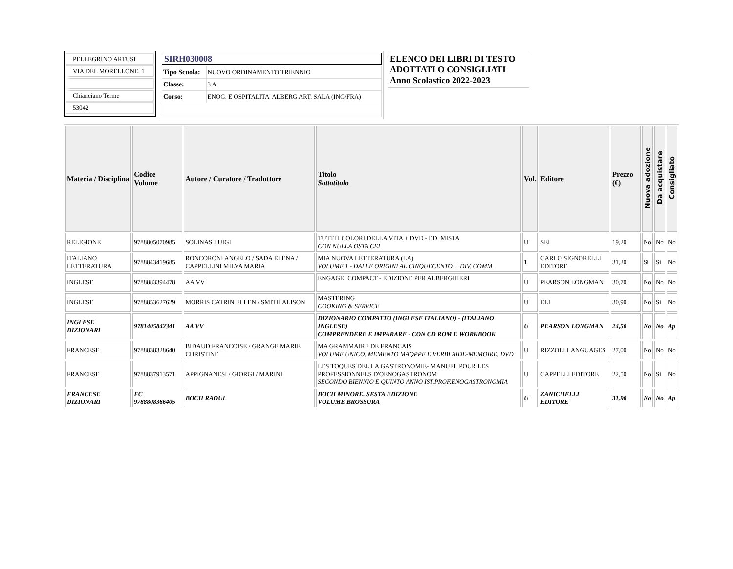PELLEGRINO ARTUSI
VIA DEL MORELLONE, 1
Chianciano Terme
53042
SIRH030008
| Tipo Scuola: | NUOVO ORDINAMENTO TRIENNIO |
| Classe: | 3 A |
| Corso: | ENOG. E OSPITALITA' ALBERG ART. SALA (ING/FRA) |
ELENCO DEI LIBRI DI TESTO
ADOTTATI O CONSIGLIATI
Anno Scolastico 2022-2023
| Materia / Disciplina | Codice Volume | Autore / Curatore / Traduttore | Titolo Sottotitolo | Vol. | Editore | Prezzo (€) | Nuova adozione | Da acquistare | Consigliato |
| --- | --- | --- | --- | --- | --- | --- | --- | --- | --- |
| RELIGIONE | 9788805070985 | SOLINAS LUIGI | TUTTI I COLORI DELLA VITA + DVD - ED. MISTA CON NULLA OSTA CEI | U | SEI | 19,20 | No | No | No |
| ITALIANO LETTERATURA | 9788843419685 | RONCORONI ANGELO / SADA ELENA / CAPPELLINI MILVA MARIA | MIA NUOVA LETTERATURA (LA) VOLUME 1 - DALLE ORIGINI AL CINQUECENTO + DIV. COMM. | 1 | CARLO SIGNORELLI EDITORE | 31,30 | Si | Si | No |
| INGLESE | 9788883394478 | AA VV | ENGAGE! COMPACT - EDIZIONE PER ALBERGHIERI | U | PEARSON LONGMAN | 30,70 | No | No | No |
| INGLESE | 9788853627629 | MORRIS CATRIN ELLEN / SMITH ALISON | MASTERING COOKING & SERVICE | U | ELI | 30,90 | No | Si | No |
| INGLESE DIZIONARI | 9781405842341 | AA VV | DIZIONARIO COMPATTO (INGLESE ITALIANO) - (ITALIANO INGLESE) COMPRENDERE E IMPARARE - CON CD ROM E WORKBOOK | U | PEARSON LONGMAN | 24,50 | No | No | Ap |
| FRANCESE | 9788838328640 | BIDAUD FRANCOISE / GRANGE MARIE CHRISTINE | MA GRAMMAIRE DE FRANCAIS VOLUME UNICO, MEMENTO MAQPPE E VERBI AIDE-MEMOIRE, DVD | U | RIZZOLI LANGUAGES | 27,00 | No | No | No |
| FRANCESE | 9788837913571 | APPIGNANESI / GIORGI / MARINI | LES TOQUES DEL LA GASTRONOMIE- MANUEL POUR LES PROFESSIONNELS D'OENOGASTRONOM SECONDO BIENNIO E QUINTO ANNO IST.PROF.ENOGASTRONOMIA | U | CAPPELLI EDITORE | 22,50 | No | Si | No |
| FRANCESE DIZIONARI | FC 9788808366405 | BOCH RAOUL | BOCH MINORE. SESTA EDIZIONE VOLUME BROSSURA | U | ZANICHELLI EDITORE | 31,90 | No | No | Ap |